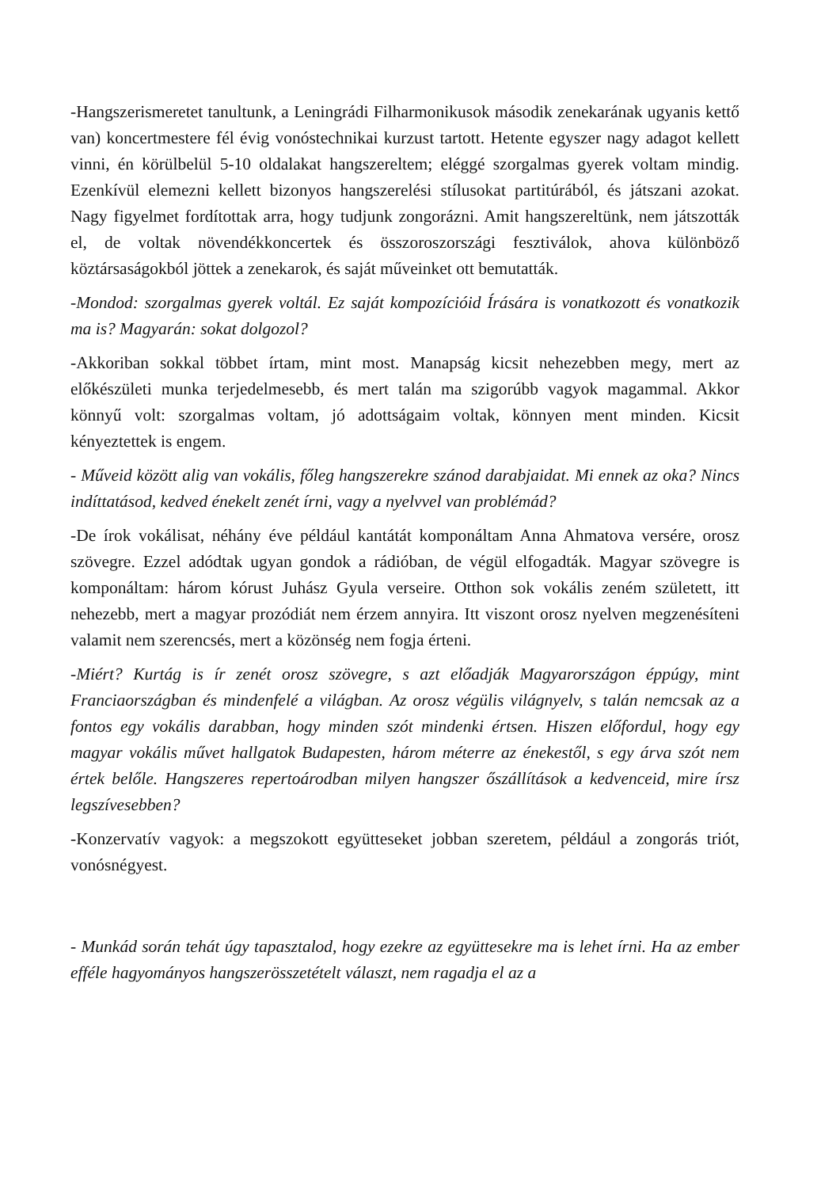-Hangszerismeretet tanultunk, a Leningrádi Filharmonikusok második zenekarának ugyanis kettő van) koncertmestere fél évig vonóstechnikai kurzust tartott. Hetente egyszer nagy adagot kellett vinni, én körülbelül 5-10 oldalakat hangszereltem; eléggé szorgalmas gyerek voltam mindig. Ezenkívül elemezni kellett bizonyos hangszerelési stílusokat partitúrából, és játszani azokat. Nagy figyelmet fordítottak arra, hogy tudjunk zongorázni. Amit hangszereltünk, nem játszották el, de voltak növendékkoncertek és összoroszországi fesztiválok, ahova különböző köztársaságokból jöttek a zenekarok, és saját műveinket ott bemutatták.
-Mondod: szorgalmas gyerek voltál. Ez saját kompozícióid Írására is vonatkozott és vonatkozik ma is? Magyarán: sokat dolgozol?
-Akkoriban sokkal többet írtam, mint most. Manapság kicsit nehezebben megy, mert az előkészületi munka terjedelmesebb, és mert talán ma szigorúbb vagyok magammal. Akkor könnyű volt: szorgalmas voltam, jó adottságaim voltak, könnyen ment minden. Kicsit kényeztettek is engem.
- Műveid között alig van vokális, főleg hangszerekre szánod darabjaidat. Mi ennek az oka? Nincs indíttatásod, kedved énekelt zenét írni, vagy a nyelvvel van problémád?
-De írok vokálisat, néhány éve például kantátát komponáltam Anna Ahmatova versére, orosz szövegre. Ezzel adódtak ugyan gondok a rádióban, de végül elfogadták. Magyar szövegre is komponáltam: három kórust Juhász Gyula verseire. Otthon sok vokális zeném született, itt nehezebb, mert a magyar prozódiát nem érzem annyira. Itt viszont orosz nyelven megzenésíteni valamit nem szerencsés, mert a közönség nem fogja érteni.
-Miért? Kurtág is ír zenét orosz szövegre, s azt előadják Magyarországon éppúgy, mint Franciaországban és mindenfelé a világban. Az orosz végülis világnyelv, s talán nemcsak az a fontos egy vokális darabban, hogy minden szót mindenki értsen. Hiszen előfordul, hogy egy magyar vokális művet hallgatok Budapesten, három méterre az énekestől, s egy árva szót nem értek belőle. Hangszeres repertoárodban milyen hangszer őszállítások a kedvenceid, mire írsz legszívesebben?
-Konzervatív vagyok: a megszokott együtteseket jobban szeretem, például a zongorás triót, vonósnégyest.
- Munkád során tehát úgy tapasztalod, hogy ezekre az együttesekre ma is lehet írni. Ha az ember efféle hagyományos hangszerösszetételt választ, nem ragadja el az a